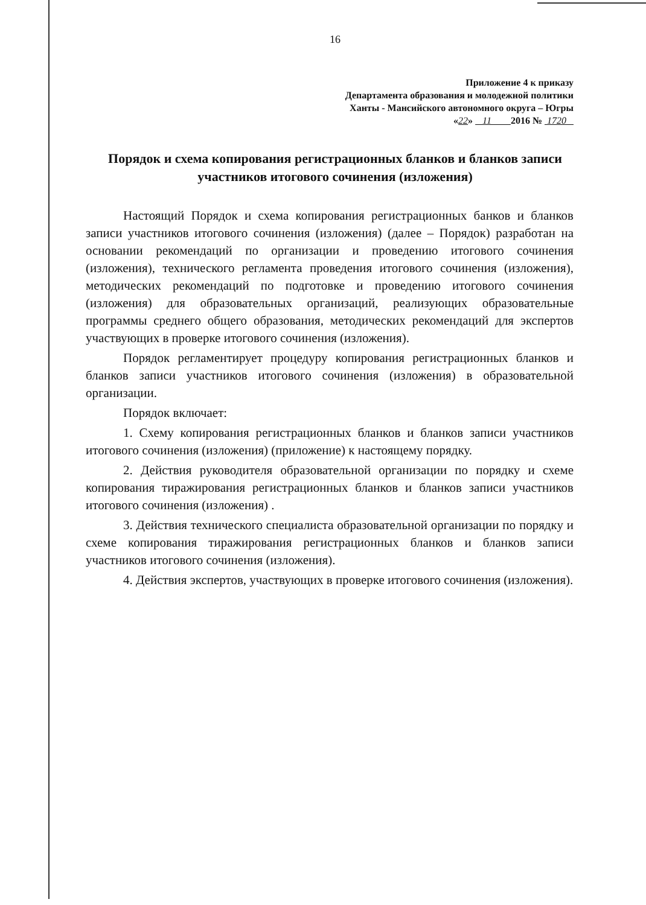16
Приложение 4 к приказу
Департамента образования и молодежной политики
Ханты - Мансийского автономного округа – Югры
«22» 11 2016 № 1720
Порядок и схема копирования регистрационных бланков и бланков записи участников итогового сочинения (изложения)
Настоящий Порядок и схема копирования регистрационных банков и бланков записи участников итогового сочинения (изложения) (далее – Порядок) разработан на основании рекомендаций по организации и проведению итогового сочинения (изложения), технического регламента проведения итогового сочинения (изложения), методических рекомендаций по подготовке и проведению итогового сочинения (изложения) для образовательных организаций, реализующих образовательные программы среднего общего образования, методических рекомендаций для экспертов участвующих в проверке итогового сочинения (изложения).
Порядок регламентирует процедуру копирования регистрационных бланков и бланков записи участников итогового сочинения (изложения) в образовательной организации.
Порядок включает:
1. Схему копирования регистрационных бланков и бланков записи участников итогового сочинения (изложения) (приложение) к настоящему порядку.
2. Действия руководителя образовательной организации по порядку и схеме копирования тиражирования регистрационных бланков и бланков записи участников итогового сочинения (изложения) .
3. Действия технического специалиста образовательной организации по порядку и схеме копирования тиражирования регистрационных бланков и бланков записи участников итогового сочинения (изложения).
4. Действия экспертов, участвующих в проверке итогового сочинения (изложения).